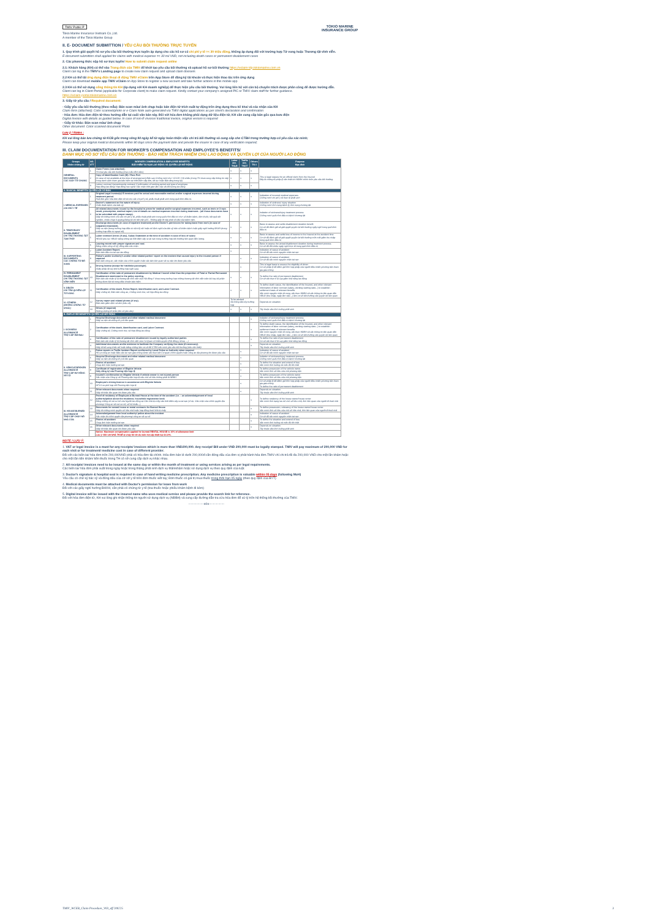TOKIO MARINE
INSURANCE GROUP
TMIV Public P
Tokio Marine Insurance Vietnam Co.,Ltd.
A member of the Tokio Marine Group
II. E- DOCUMENT SUBMITTION / YÊU CẦU BỒI THƯỜNG TRỰC TUYẾN
1. Quy trình giải quyết hồ sơ yêu cầu bồi thường trực tuyến áp dụng cho các hồ sơ có chi phí y tế =< 30 triệu đồng, không áp dụng đối với trường hợp Tử vong hoặc Thương tật vĩnh viễn.
E-document submittion shall applied for claims with medical expense =< 30 mil VND, not including death cases or permanent disablement cases
2. Các phương thức nộp hồ sơ trực tuyến/ How to submit claim request online
2.1: Khách hàng (KH) có thể vào Trang đích của TMIV để khởi tạo yêu cầu bồi thường và upload hồ sơ bồi thường https://eclaim-ldp.tokiomarine.com.vn
Client can log in the TMIV's Landing page to create new claim request and upload claim dossiers
2.2 KH có thể tải ứng dụng điện thoại di động TMIV eClaim trên App Store để đăng ký tài khoản và thực hiện thao tác trên ứng dụng
Client can download mobile app TMIV eClaim on App Store to register a new account and take further actions in this mobile app
2.3 KH có thể sử dụng cổng thông tin KH (áp dụng với KH doanh nghiệp) để thực hiện yêu cầu bồi thường. Vui lòng liên hệ với cán bộ chuyên trách được phân công để được hướng dẫn.
Client can log in Client Portal (applicable for Corporate client) to make claim request. Kindly contact your company's assigned PIC or TMIV claim staff for further guidance.
https://eclaim-portal.tokiomarine.com.vn
3. Giấy tờ yêu cầu / Required document:
- Giấy yêu cầu bồi thường (theo mẫu): Bản scan màu/ ảnh chụp hoặc bản điện tử trích xuất tự động trên ứng dụng theo kê khai và xác nhận của KH
Claim form (attached): Color scanned/photo or e-Claim Note auto-generated via TMIV digital applications as per client's declaration and confirmation
- Hóa đơn: Hóa đơn điện tử theo hướng dẫn tại cuối văn bản này. Đối với hóa đơn không phải dạng dữ liệu điện tử, KH cần cung cấp bản gốc qua bưu điện
Digital Invoice with details as guided below. In case of non-E-invoice/ traditional invoice, original version is required
- Giấy tờ khác: Bản scan màu/ ảnh chụp
Other document: Color scanned document/ Photo
Lưu ý / Notes :
KH vui lòng bảo lưu chứng từ KCB gốc trong vòng 90 ngày kể từ ngày hoàn thiện việc chi trả bồi thường và cung cấp cho CTBH trong trường hợp có yêu cầu xác minh;
Please keep your original medical documents within 90 days since the payment date and provide the insurer in case of any verification required;
III. CLAIM DOCUMENTATION FOR WORKER'S COMPENSATION AND EMPLOYEE'S BENEFITS/
DANH MỤC HỒ SƠ YÊU CẦU BỒI THƯỜNG - BẢO HIỂM TRÁCH NHIỆM CHỦ LAO ĐỘNG VÀ QUYỀN LỢI CỦA NGƯỜI LAO ĐỘNG
| Groups Nhóm chứng từ | NO. STT | WORKER COMPENSATION & EMPLOYEE BENEFITS BẢO HIỂM TAI NẠN LAO ĐỘNG VÀ QUYỀN LỢI MỞ RỘNG | Labor acc. TNLĐ | Traffic acc. TNGT | Others TN # | Purpose Mục đích |
| --- | --- | --- | --- | --- | --- | --- |
| GENERAL DOCUMENTS CÁC GIẤY TỜ CHUNG | 1 | Claim Forms (see attached). Tờ khai yêu cầu bồi thường (theo mẫu đính kèm) | v | v | v | This is legal request for an official claim from the Insured Đây là chứng từ pháp lý cần thiết khi NĐBH chính thức yêu cầu bồi thường. |
| | 2 | Copy of Identification Card (ID) / Pass Port (in case of not available at the time of arrangement) Bản sao Chứng minh thư / CCCD / Hộ chiếu (trong TH chưa cung cấp thông tin này trong danh sách tham gia bảo hiểm tại thời điểm cấp đơn, tái tục hoặc Bảo tăng trong kỳ) | v | v | v | |
| | 3 | Labour contract/ Aprrenticeship contract/ Confirmation of working period and type of employee Hợp đồng lao động/ Hợp đồng học nghề/ Xác nhận thời gian làm việc và đối tượng lao động | v | v | v | |
| A. BASICAL BENEFITS/ QUYỀN LỢI CƠ BẢN | | | | | | |
| I. MEDICAL EXPENSES CHI PHÍ Y TẾ | 1 | Original Legal Invoice(s)/ E-invoices paid for actual and reasonable medical and/or surgical expenses incurred during treatment period. Hoá đơn gốc/ hóa đơn điện tử trả cho các chi phí y tế, phẫu thuật phát sinh trong quá trình điều trị. | v | v | v | Indication of incurred medical expenses Chứng minh chi phí y tế thực tế phát sinh |
| | 2 | Doctor's statement on the nature of injury. Chẩn đoán bệnh của bác sỹ. | v | v | v | Indication of sickness/ injury situation Chứng minh tình trạng bệnh lý, tình trạng thương tật |
| | 3 | All related documents issued by the hospital to prove for medical and/or surgical expenses incurred, such as tests or X-rays result, prescription, medical report, List of details on medical expenses incurred during treatment... (all those documents have to be submitted with proper stamp). Giấy tờ chứng minh cho các chi phí y tế, phẫu thuật phát sinh trong quá trình điều trị như: sổ khám bệnh, đơn thuốc, kết quả xét nghiệm, chiếu chụp X-quang,Bảng kê chi tiết viện phí... Những giấy tờ này phải có dấu của bệnh viện. | v | v | v | Indiation of sickness/injury treatment process Chứng minh quá trình điều trị bệnh/ thương tật |
| II. TEMPORARY DISABLEMENT CHI TRẢ THƯƠNG TẬT TẠM THỜI | 4 | Discharge documents (in case of inpatient treatment) and/or Doctor's permission for taking leave from work (in case of outpatient treatment). Giấy ra viện (trong trường hợp điều trị nội trú) và/ hoặc chỉ định nghỉ của bác sỹ trên sổ khám bệnh hoặc giấy nghỉ hưởng BHXH (trong trường hợp điều trị ngoại trú). | v | v | v | Basis to assess and settle disablement duration benefit Cơ sở để đánh giá và giải quyết quyền lợi bồi thường ngày nghỉ trong quá trình điều trị |
| | 5 | Labor contract/ Annex (if any), Salary Statement at the time of accident in case of loss of salary HĐLĐ/ phụ lục HĐLĐ/ bảng lương tại thời điểm xảy ra tai nạn trong trường hợp bồi thường liên quan đến lương. | v | v | v | Basis to assess and settle loss of income to the Insured at the accident time Cơ sở để đánh giá và giải quyết quyền lợi bồi thường mức mất giảm thu nhập trong quá trình điều trị |
| | 6 | Leaving record with proper signature and seal. Bảng chấm công có ký, đóng dấu xác nhận. | v | v | v | Basis to assess the actual disablement duration during treatment process Cơ sở để đối chiếu ngày nghỉ thực tế trong quá trình điều trị |
| III. SUPPORTING DOCUMENTS CÁC CHỨNG TỪ BỔ SUNG | 7 | Labor Accident Report. Biên bản điều tra tai nạn lao động. | v | | | Indication of cause of accident Cơ sở để xác minh nguyên nhân tai nạn |
| | 8 | Police's and/or Authority's and/or other related parties' report on the incident that caused injury to the insured person if required Biên bản công an, xác nhận của chính quyền hoặc các bên liên quan về vụ việc khi được yêu cầu | | v | v | Indication of cause of accident Cơ sở để xác minh nguyên nhân tai nạn |
| | 9 | Driving license (except for hitchhike passenger). (Giấy phép lái xe) (trừ trường hợp ngồi sau). | | v | | This is legal basis to assess the eligibility of driver Cơ sở pháp lý để đánh giá tính hợp pháp của người điều khiển phương tiện tham gia giao thông |
| IV. PERMANENT DISABLEMENT CHI TRẢ THƯƠNG TẬT VĨNH VIỄN | 10 | Certification of the ratio of permanent disablement by Medical Council other than the proportion of Total or Partial Permanent Disablement mentioned in the policy wording. Biên bản xác nhận tỷ lệ thương tật vĩnh viễn của Hội đồng Y khoa trong trường hợp những thương tật vĩnh viễn toàn bộ hay bộ phận không được liệt kê trong điều khoản bảo hiểm. | v | v | v | To define the ratio of permanent disablement Cơ sở xác thực tỉ lệ suy giảm khả năng lao động |
| V. DEATH CHI TRẢ QUYỀN LỢI TỬ VONG | 11 | Certification of the death, Police Report, Identification card, and Labor Contract. Giấy chứng tử, Biên bản công an, Chứng minh thư, và Hợp đồng lao động. | v | v | v | To define death cause, the identification of the Insured, and other relevant information of labor contract (salary, working starting date...) to establish settlement basis of relevant benefits Xác minh nguyên nhân tử vong, xác thực NĐBH và các thông tin liên quan đến HĐLĐ (thu nhập, ngày làm việc...) làm cơ sở bồi thường các quyền lợi liên quan |
| VI. OTHERS (NHỮNG CHỨNG TỪ KHÁC) | 12 | Survey report and related photos (if any). Biên bản giám định và ảnh (nếu có). | To be advised Sẽ thông báo tùy trường hợp | | | Depends on situation |
| | 13 | Others (if required) Những chứng từ khác (khi có yêu cầu) | v | v | v | Tùy thuộc vào tình huống phát sinh |
| B. EMPLOYEE BENEFITS/ QUYỀN LỢI MỞ RỘNG | | | | | | |
| I. SICKNESS ALLOWANCE TRỢ CẤP ỐM ĐAU | 1 | Hospital Discharge document and other related medical document Giấy ra viện và chứng từ y tế liên quan | | | v | Indiation of sickness/injury treatment process Chứng minh quá trình điều trị bệnh/ thương tật |
| | 2 | Certification of the death, Identification card, and Labor Contract. Giấy chứng tử, Chứng minh thư, và Hợp đồng lao động. | | | v | To define death cause, the identification of the Insured, and other relevant information of labor contract (salary, working starting date...) to establish settlement basis of relevant benefits Xác minh nguyên nhân tử vong, xác thực NĐBH và các thông tin liên quan đến HĐLĐ (thu nhập, ngày làm việc...) làm cơ sở bồi thường các quyền lợi liên quan |
| | 3 | Certification of the ratio of permanent disablement issued by legally authorized parties Biên bản xác nhận tỷ lệ thương tật vĩnh viễn của Cơ Quan có thẩm quyền (Hội đồng y khoa, ...) | | | v | To define the ratio of permanent disablement Cơ sở xác thực tỉ lệ suy giảm khả năng lao động |
| | 4 | Additional documents and/or evidence to facilitate the Company verifying the claim (if necessary). Giấy tờ bổ sung khác và/ hoặc bằng chứng làm cơ sở để CTBH xác minh yêu cầu bồi thường (nếu cần thiết) | | | v | Depends on situation Tùy thuộc vào tình huống phát sinh |
| II. VEHICLE BROKEN ALLOWANCE TRỢ CẤP HƯ HỎNG XE CỘ | 5 | Police reports or Traffic Incident Report confirmed by Local Police or Authority when required Hồ sơ công an hoặc Báo cáo tai nạn giao thông được xác thực bởi Cơ quan chính quyền hoặc công an địa phương khi được yêu cầu | | v | | Indication of cause of accident Cơ sở để xác minh nguyên nhân tai nạn |
| | 6 | Hospital Discharge document and other related medical document Giấy ra viện và chứng từ y tế liên quan | | v | | Indiation of sickness/injury treatment process Chứng minh quá trình điều trị bệnh/ thương tật |
| | 7 | Photos of accident Chụp ảnh hiện trường tai nạn | | v | | To define the situation and extend of loss Xác minh tình huống và mức độ tổn thất |
| | 8 | Certificate of registration of Eligible Vehicle Giấy đăng ký của Phương tiện hợp lệ | | v | | To define possession of the vehicle owner Xác minh tính sở hữu của chủ phương tiện |
| | 9 | Insured's confirmation on Eligible Vehicle if vehicle owner is not injured person Xác nhận của Công ty về Phương tiện hợp lệ nếu chủ sở hữu không phải là NĐBH | | v | | To define possession of the vehicle owner Xác minh tính sở hữu của chủ phương tiện |
| | 10 | Employee's driving license in accordance with Eligible Vehicle GPLX xe phù hợp với Phương tiện hợp lệ | | v | | Cơ sở pháp lý để đánh giá tính hợp pháp của người điều khiển phương tiện tham gia giao thông To define the ratio of permanent disablement |
| | 11 | Other relevant documents when required Giấy tờ khác liên quan khi được yêu cầu | | v | | Depends on situation Tùy thuộc vào tình huống phát sinh |
| III. HOUSE BURNED ALLOWANCE TRỢ CẤP CHÁY NỔ NHÀ CỬA | 12 | Proof of residency of Employee at Burned House at the time of the accident (i.e. – an acknowledgement of local authority/police about the residence, household registration book Bằng chứng về nơi cư trú của Người lao động tại Căn nhà bị cháy vào thời điểm xảy ra tai nạn (ví dụ: Xác nhận của chính quyền địa phương/ Công an về nơi cư trú, sổ hộ khẩu...) | | | v | To define residency of the house owner/house renter Xác minh tình trạng lưu trú chủ sở hữu nhà, tình liên quan của người đi thuê nhà |
| | 13 | Documents for owned house or rental contracts for Burned House Giấy tờ chứng minh quyền sở hữu nhà hoặc hợp đồng thuê Nhà bị cháy | | | v | To define possession, relevancy of the house owner/house renter Xác minh tính sở hữu của chủ sở hữu nhà, tính liên quan của người đi thuê nhà |
| | 14 | Acknowledgement from local authority/ police about the incident Xác nhận từ chính quyền địa phương/ công an về sự cố | | | v | Indication of cause of accident Cơ sở để xác minh nguyên nhân tai nạn |
| | 15 | Photos of accident Chụp ảnh hiện trường tai nạn | | | v | To define the situation and extend of loss Xác minh tình huống và mức độ tổn thất |
| | 16 | Other relevant documents when required Giấy tờ khác liên quan khi được yêu cầu | | | v | Depends on situation Tùy thuộc vào tình huống phát sinh |
| | | Notice: Maximum compensation applied for burned RENTAL HOUSE is 10% of allowance limit Lưu ý: Đối với NHÀ THUÊ bị cháy thì tối đa mức trợ cấp thiệt hại là 10%. | | | | |
NOTE / LƯU Ý:
1. VAT or legal invoice is a must for any receipts/ invoices which is more than VND200,000. Any receipt/ Bill under VND 200,000 must be legally stamped. TMIV will pay maximum of 200,000 VND for each visit or for treatment/ medicine cost in case of different provider.
Đối với các biên lai/ hóa đơn trên 200,000VND phải có hóa đơn tài chính. Hóa đơn bán lẻ dưới 200,000đ cần đóng dấu của đơn vị phát hành hóa đơn.TMIV chỉ chi trả tối đa 200,000 VND cho một lần khám hoặc cho một lần tiền khám/ tiền thuốc trong TH có sở cung cấp dịch vụ khác nhau.
2. All receipts/ invoices need to be issued at the same day or within the month of treatment or using services arising as per legal requirements.
Các biên lai/ hóa đơn phải xuất trong ngày hoặc trong tháng phát sinh dịch vụ thămkhám hoặc sử dụng dịch vụ theo quy định của luật.
3. Doctor's signature & hospital seal is required in case of hand writing medicine prescription; Any medicine prescription is valuable within 05 days (following MoH)
Yêu cầu có chữ ký bác sỹ và đóng dấu của cơ sở y tế trên đơn thuốc viết tay; Đơn thuốc có giá trị mua thuốc trong thời hạn 05 ngày (theo quy định của BYT)
4. Medical documents must be attached with Doctor's permission for leave from work
Đối với các giấy nghỉ hưởng BHXH, cần phải có chứng từ y tế (toa thuốc hoặc phiếu khám bệnh đi kèm)
5. Digital invoice will be issued with the insured name who uses medical service and please provide the search link for reference.
Đối với hóa đơn điện tử, KH vui lòng ghi nhận thông tin người sử dụng dịch vụ (NĐBH) và cung cấp đường dẫn tra cứu hóa đơn để xử lý trên hệ thống bồi thường của TMIV.
---------------o0o---------------
TMIV_WCEB_Claim Procedure_V03_eff 200225 3